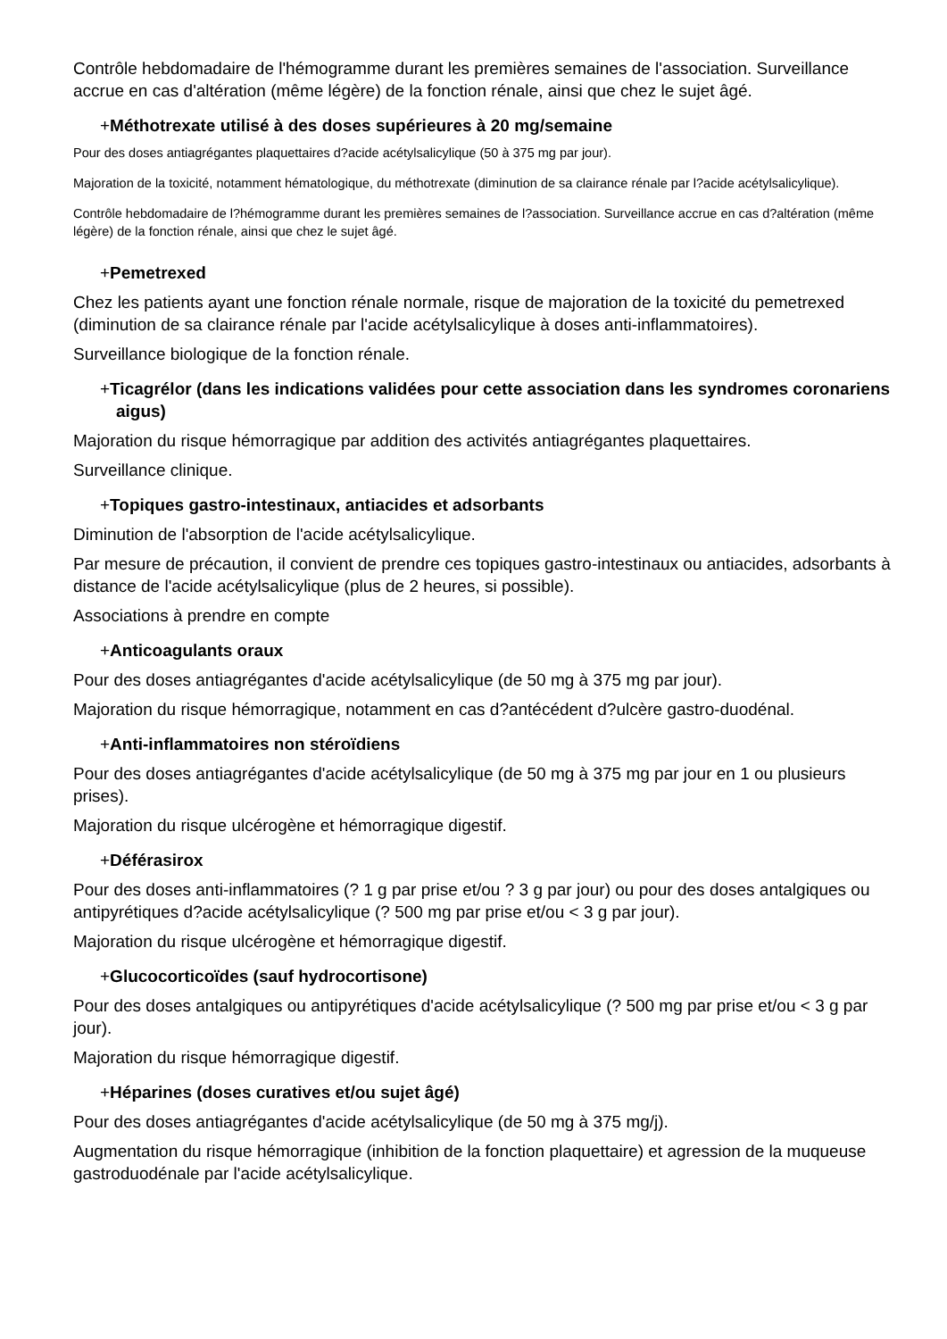Contrôle hebdomadaire de l'hémogramme durant les premières semaines de l'association. Surveillance accrue en cas d'altération (même légère) de la fonction rénale, ainsi que chez le sujet âgé.
+Méthotrexate utilisé à des doses supérieures à 20 mg/semaine
Pour des doses antiagrégantes plaquettaires d?acide acétylsalicylique (50 à 375 mg par jour).
Majoration de la toxicité, notamment hématologique, du méthotrexate (diminution de sa clairance rénale par l?acide acétylsalicylique).
Contrôle hebdomadaire de l?hémogramme durant les premières semaines de l?association. Surveillance accrue en cas d?altération (même légère) de la fonction rénale, ainsi que chez le sujet âgé.
+Pemetrexed
Chez les patients ayant une fonction rénale normale, risque de majoration de la toxicité du pemetrexed (diminution de sa clairance rénale par l'acide acétylsalicylique à doses anti-inflammatoires).
Surveillance biologique de la fonction rénale.
+Ticagrélor (dans les indications validées pour cette association dans les syndromes coronariens aigus)
Majoration du risque hémorragique par addition des activités antiagrégantes plaquettaires.
Surveillance clinique.
+Topiques gastro-intestinaux, antiacides et adsorbants
Diminution de l'absorption de l'acide acétylsalicylique.
Par mesure de précaution, il convient de prendre ces topiques gastro-intestinaux ou antiacides, adsorbants à distance de l'acide acétylsalicylique (plus de 2 heures, si possible).
Associations à prendre en compte
+Anticoagulants oraux
Pour des doses antiagrégantes d'acide acétylsalicylique (de 50 mg à 375 mg par jour).
Majoration du risque hémorragique, notamment en cas d?antécédent d?ulcère gastro-duodénal.
+Anti-inflammatoires non stéroïdiens
Pour des doses antiagrégantes d'acide acétylsalicylique (de 50 mg à 375 mg par jour en 1 ou plusieurs prises).
Majoration du risque ulcérogène et hémorragique digestif.
+Déférasirox
Pour des doses anti-inflammatoires (? 1 g par prise et/ou ? 3 g par jour) ou pour des doses antalgiques ou antipyrétiques d?acide acétylsalicylique (? 500 mg par prise et/ou < 3 g par jour).
Majoration du risque ulcérogène et hémorragique digestif.
+Glucocorticoïdes (sauf hydrocortisone)
Pour des doses antalgiques ou antipyrétiques d'acide acétylsalicylique (? 500 mg par prise et/ou < 3 g par jour).
Majoration du risque hémorragique digestif.
+Héparines (doses curatives et/ou sujet âgé)
Pour des doses antiagrégantes d'acide acétylsalicylique (de 50 mg à 375 mg/j).
Augmentation du risque hémorragique (inhibition de la fonction plaquettaire) et agression de la muqueuse gastroduodénale par l'acide acétylsalicylique.